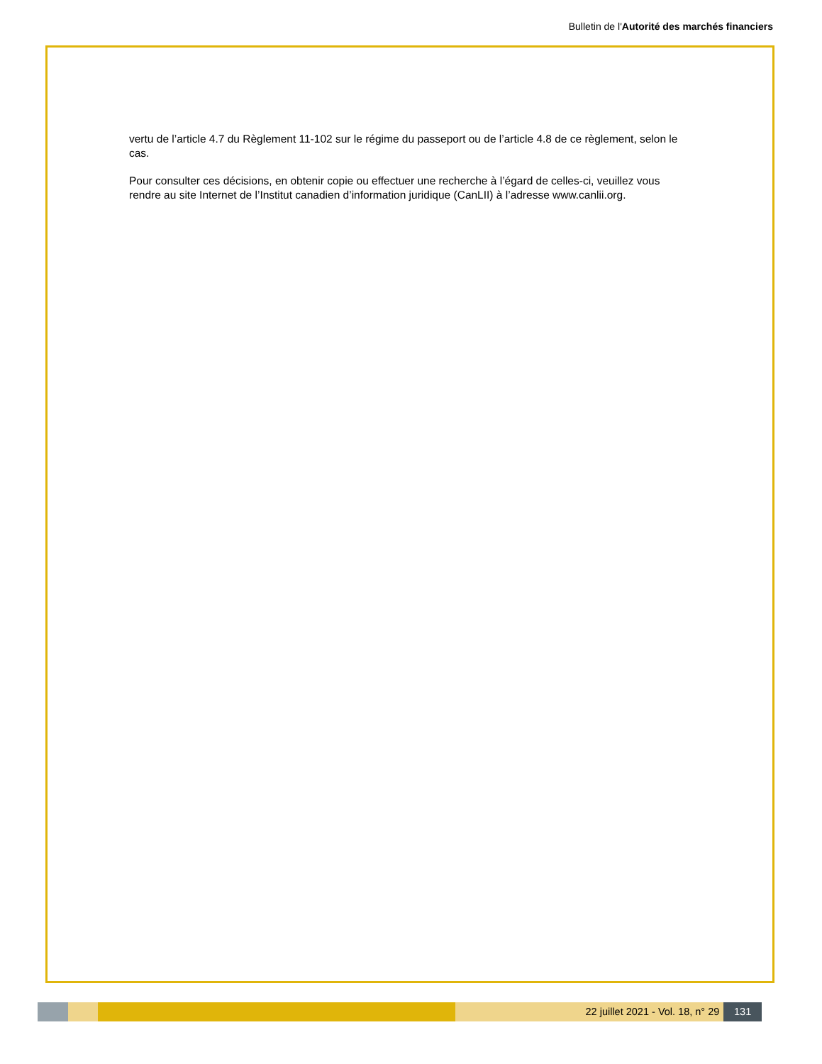Bulletin de l'Autorité des marchés financiers
vertu de l’article 4.7 du Règlement 11-102 sur le régime du passeport ou de l’article 4.8 de ce règlement, selon le cas.
Pour consulter ces décisions, en obtenir copie ou effectuer une recherche à l’égard de celles-ci, veuillez vous rendre au site Internet de l’Institut canadien d’information juridique (CanLII) à l’adresse www.canlii.org.
22 juillet 2021 - Vol. 18, n° 29 131